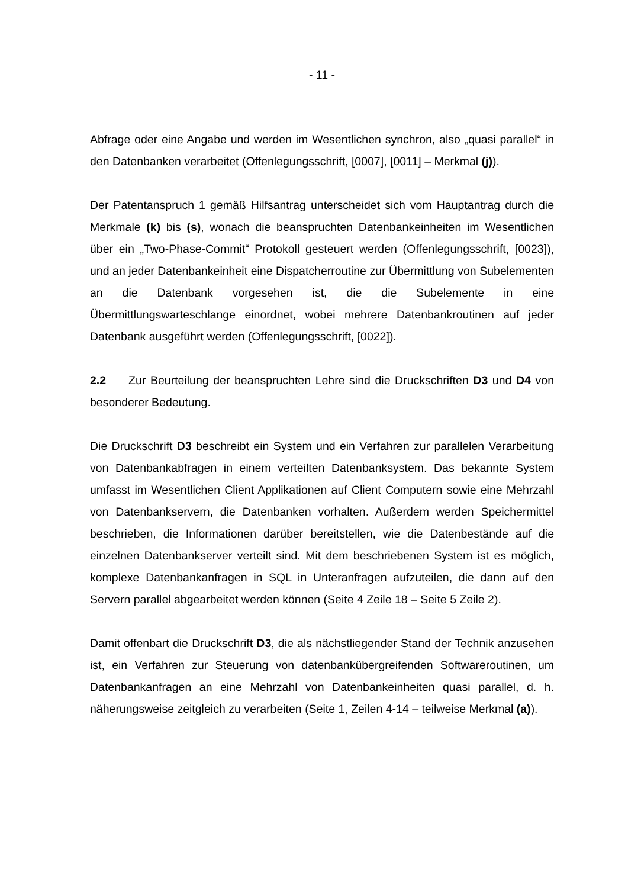- 11 -
Abfrage oder eine Angabe und werden im Wesentlichen synchron, also „quasi parallel“ in den Datenbanken verarbeitet (Offenlegungsschrift, [0007], [0011] – Merkmal (j)).
Der Patentanspruch 1 gemäß Hilfsantrag unterscheidet sich vom Hauptantrag durch die Merkmale (k) bis (s), wonach die beanspruchten Datenbankeinheiten im Wesentlichen über ein „Two-Phase-Commit“ Protokoll gesteuert werden (Offenlegungsschrift, [0023]), und an jeder Datenbankeinheit eine Dispatcherroutine zur Übermittlung von Subelementen an die Datenbank vorgesehen ist, die die Subelemente in eine Übermittlungswarteschlange einordnet, wobei mehrere Datenbankroutinen auf jeder Datenbank ausgeführt werden (Offenlegungsschrift, [0022]).
2.2 Zur Beurteilung der beanspruchten Lehre sind die Druckschriften D3 und D4 von besonderer Bedeutung.
Die Druckschrift D3 beschreibt ein System und ein Verfahren zur parallelen Verarbeitung von Datenbankabfragen in einem verteilten Datenbanksystem. Das bekannte System umfasst im Wesentlichen Client Applikationen auf Client Computern sowie eine Mehrzahl von Datenbankservern, die Datenbanken vorhalten. Außerdem werden Speichermittel beschrieben, die Informationen darüber bereitstellen, wie die Datenbestände auf die einzelnen Datenbankserver verteilt sind. Mit dem beschriebenen System ist es möglich, komplexe Datenbankanfragen in SQL in Unteranfragen aufzuteilen, die dann auf den Servern parallel abgearbeitet werden können (Seite 4 Zeile 18 – Seite 5 Zeile 2).
Damit offenbart die Druckschrift D3, die als nächstliegender Stand der Technik anzusehen ist, ein Verfahren zur Steuerung von datenbankübergreifenden Softwareroutinen, um Datenbankanfragen an eine Mehrzahl von Datenbankeinheiten quasi parallel, d. h. näherungsweise zeitgleich zu verarbeiten (Seite 1, Zeilen 4-14 – teilweise Merkmal (a)).